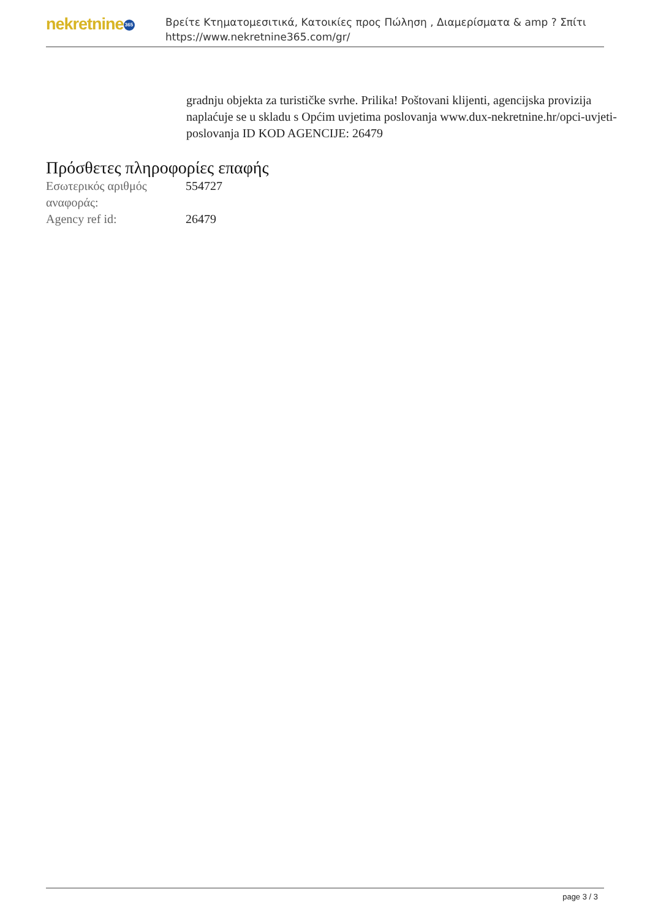nekretnine 365
Βρείτε Κτηματομεσιτικά, Κατοικίες προς Πώληση , Διαμερίσματα & amp ? Σπίτι
https://www.nekretnine365.com/gr/
gradnju objekta za turističke svrhe. Prilika! Poštovani klijenti, agencijska provizija naplaćuje se u skladu s Općim uvjetima poslovanja www.dux-nekretnine.hr/opci-uvjeti-poslovanja ID KOD AGENCIJE: 26479
Πρόσθετες πληροφορίες επαφής
| Εσωτερικός αριθμός αναφοράς: | 554727 |
| Agency ref id: | 26479 |
page 3 / 3